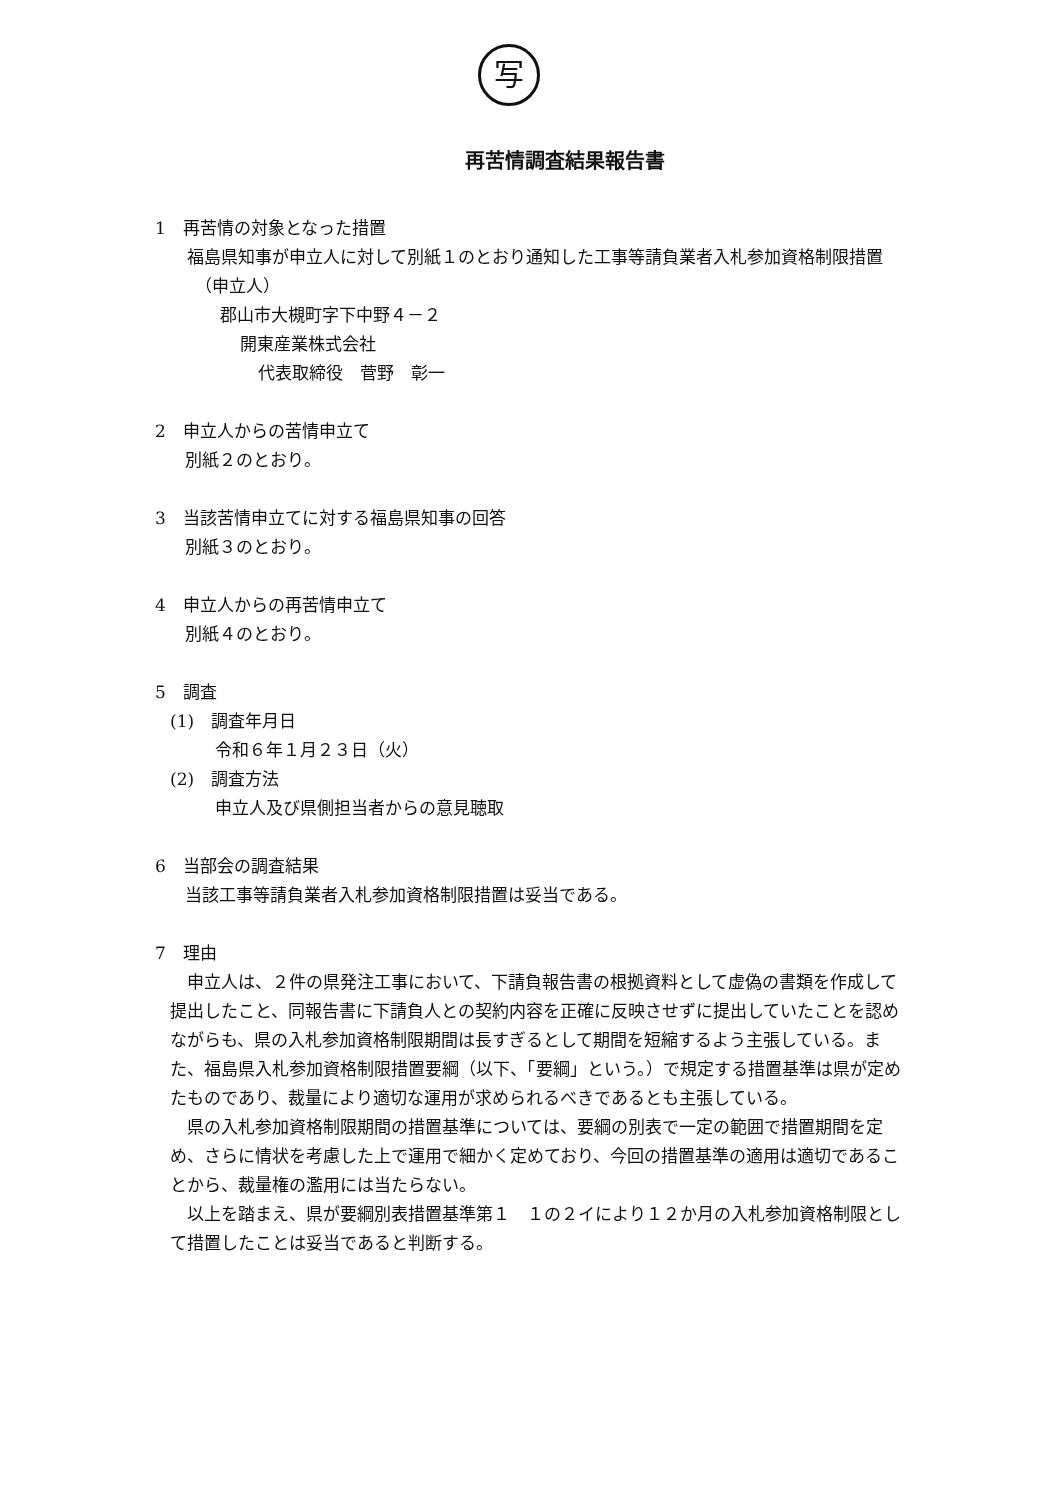写
再苦情調査結果報告書
1　再苦情の対象となった措置
福島県知事が申立人に対して別紙１のとおり通知した工事等請負業者入札参加資格制限措置
（申立人）
郡山市大槻町字下中野４－２
開東産業株式会社
代表取締役　菅野　彰一
2　申立人からの苦情申立て
別紙２のとおり。
3　当該苦情申立てに対する福島県知事の回答
別紙３のとおり。
4　申立人からの再苦情申立て
別紙４のとおり。
5　調査
(1)　調査年月日
令和６年１月２３日（火）
(2)　調査方法
申立人及び県側担当者からの意見聴取
6　当部会の調査結果
当該工事等請負業者入札参加資格制限措置は妥当である。
7　理由
申立人は、２件の県発注工事において、下請負報告書の根拠資料として虚偽の書類を作成して提出したこと、同報告書に下請負人との契約内容を正確に反映させずに提出していたことを認めながらも、県の入札参加資格制限期間は長すぎるとして期間を短縮するよう主張している。また、福島県入札参加資格制限措置要綱（以下、「要綱」という。）で規定する措置基準は県が定めたものであり、裁量により適切な運用が求められるべきであるとも主張している。
県の入札参加資格制限期間の措置基準については、要綱の別表で一定の範囲で措置期間を定め、さらに情状を考慮した上で運用で細かく定めており、今回の措置基準の適用は適切であることから、裁量権の濫用には当たらない。
以上を踏まえ、県が要綱別表措置基準第１　１の２イにより１２か月の入札参加資格制限として措置したことは妥当であると判断する。